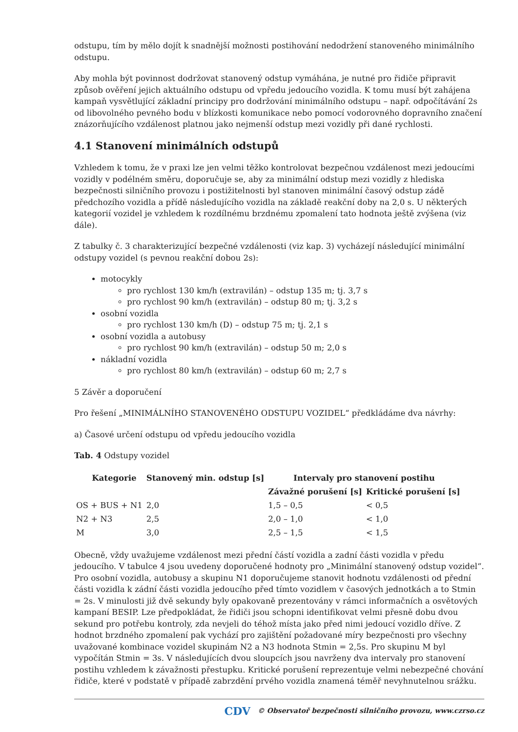odstupu, tím by mělo dojít k snadnější možnosti postihování nedodržení stanoveného minimálního odstupu.
Aby mohla být povinnost dodržovat stanovený odstup vymáhána, je nutné pro řidiče připravit způsob ověření jejich aktuálního odstupu od vpředu jedoucího vozidla. K tomu musí být zahájena kampaň vysvětlující základní principy pro dodržování minimálního odstupu – např. odpočítávání 2s od libovolného pevného bodu v blízkosti komunikace nebo pomocí vodorovného dopravního značení znázorňujícího vzdálenost platnou jako nejmenší odstup mezi vozidly při dané rychlosti.
4.1 Stanovení minimálních odstupů
Vzhledem k tomu, že v praxi lze jen velmi těžko kontrolovat bezpečnou vzdálenost mezi jedoucími vozidly v podélném směru, doporučuje se, aby za minimální odstup mezi vozidly z hlediska bezpečnosti silničního provozu i postižitelnosti byl stanoven minimální časový odstup zádě předchozího vozidla a přídě následujícího vozidla na základě reakční doby na 2,0 s. U některých kategorií vozidel je vzhledem k rozdílnému brzdnému zpomalení tato hodnota ještě zvýšena (viz dále).
Z tabulky č. 3 charakterizující bezpečné vzdálenosti (viz kap. 3) vycházejí následující minimální odstupy vozidel (s pevnou reakční dobou 2s):
motocykly
pro rychlost 130 km/h (extravilán) – odstup 135 m; tj. 3,7 s
pro rychlost 90 km/h (extravilán) – odstup 80 m; tj. 3,2 s
osobní vozidla
pro rychlost 130 km/h (D) – odstup 75 m; tj. 2,1 s
osobní vozidla a autobusy
pro rychlost 90 km/h (extravilán) – odstup 50 m; 2,0 s
nákladní vozidla
pro rychlost 80 km/h (extravilán) – odstup 60 m; 2,7 s
5 Závěr a doporučení
Pro řešení „MINIMÁLNÍHO STANOVENÉHO ODSTUPU VOZIDEL“ předkládáme dva návrhy:
a) Časové určení odstupu od vpředu jedoucího vozidla
Tab. 4 Odstupy vozidel
| Kategorie | Stanovený min. odstup [s] | Intervaly pro stanovení postihu | |
| --- | --- | --- | --- |
| | | Závažné porušení [s] | Kritické porušení [s] |
| OS + BUS + N1 | 2,0 | 1,5 – 0,5 | < 0,5 |
| N2 + N3 | 2,5 | 2,0 – 1,0 | < 1,0 |
| M | 3,0 | 2,5 – 1,5 | < 1,5 |
Obecně, vždy uvažujeme vzdálenost mezi přední částí vozidla a zadní části vozidla v předu jedoucího. V tabulce 4 jsou uvedeny doporučené hodnoty pro „Minimální stanovený odstup vozidel“. Pro osobní vozidla, autobusy a skupinu N1 doporučujeme stanovit hodnotu vzdálenosti od přední části vozidla k zádní části vozidla jedoucího před tímto vozidlem v časových jednotkách a to Stmin = 2s. V minulosti již dvě sekundy byly opakovaně prezentovány v rámci informačních a osvětových kampaní BESIP. Lze předpokládat, že řidiči jsou schopni identifikovat velmi přesně dobu dvou sekund pro potřebu kontroly, zda nevjeli do téhož místa jako před nimi jedoucí vozidlo dříve. Z hodnot brzdného zpomalení pak vychází pro zajištění požadované míry bezpečnosti pro všechny uvažované kombinace vozidel skupinám N2 a N3 hodnota Stmin = 2,5s. Pro skupinu M byl vypočítán Stmin = 3s. V následujících dvou sloupcích jsou navrženy dva intervaly pro stanovení postihu vzhledem k závažnosti přestupku. Kritické porušení reprezentuje velmi nebezpečné chování řidiče, které v podstatě v případě zabrzdění prvého vozidla znamená téměř nevyhnutelnou srážku.
CDV © Observatoř bezpečnosti silničního provozu, www.czrso.cz